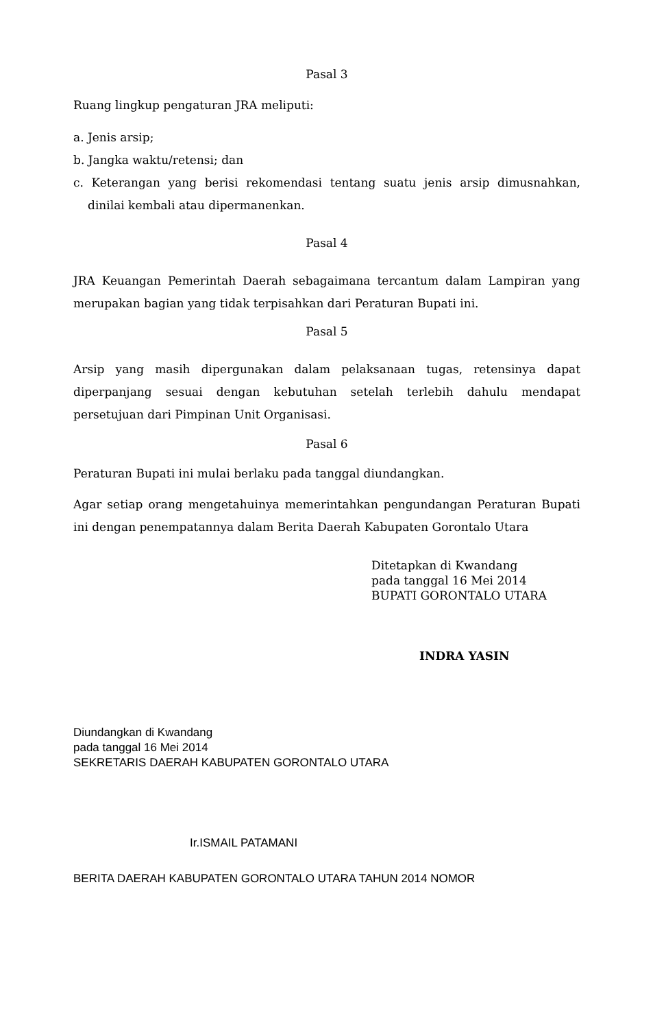Pasal 3
Ruang lingkup pengaturan JRA meliputi:
a. Jenis arsip;
b. Jangka waktu/retensi; dan
c. Keterangan yang berisi rekomendasi tentang suatu jenis arsip dimusnahkan, dinilai kembali atau dipermanenkan.
Pasal 4
JRA Keuangan Pemerintah Daerah sebagaimana tercantum dalam Lampiran yang merupakan bagian yang tidak terpisahkan dari Peraturan Bupati ini.
Pasal 5
Arsip yang masih dipergunakan dalam pelaksanaan tugas, retensinya dapat diperpanjang sesuai dengan kebutuhan setelah terlebih dahulu mendapat persetujuan dari Pimpinan Unit Organisasi.
Pasal 6
Peraturan Bupati ini mulai berlaku pada tanggal diundangkan.
Agar setiap orang mengetahuinya memerintahkan pengundangan Peraturan Bupati ini dengan penempatannya dalam Berita Daerah Kabupaten Gorontalo Utara
Ditetapkan di Kwandang
pada tanggal 16 Mei 2014
BUPATI GORONTALO UTARA
INDRA YASIN
Diundangkan di Kwandang
pada tanggal 16 Mei 2014
SEKRETARIS DAERAH KABUPATEN GORONTALO UTARA
Ir.ISMAIL PATAMANI
BERITA DAERAH KABUPATEN GORONTALO UTARA TAHUN 2014 NOMOR